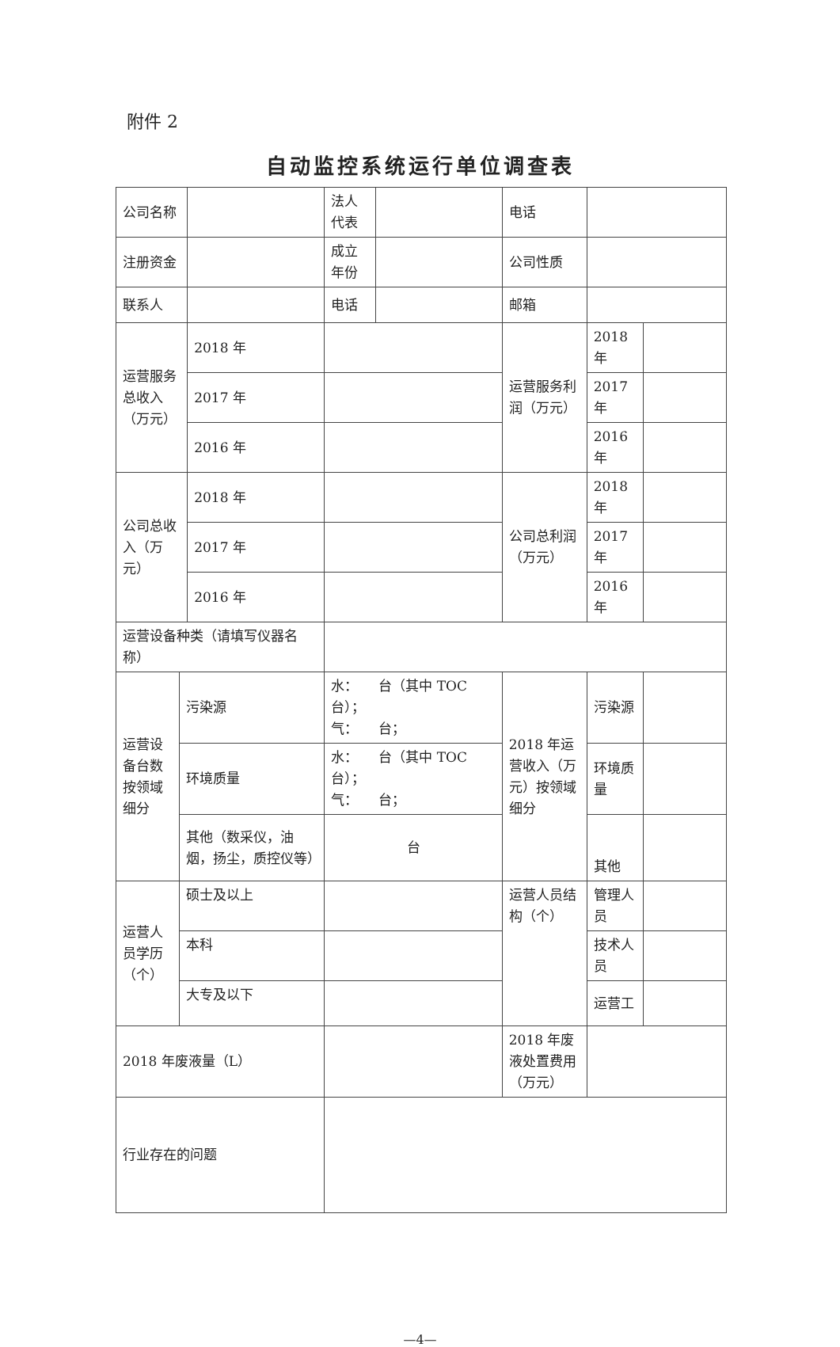附件 2
自动监控系统运行单位调查表
| 公司名称 | | | 法人代表 | | 电话 | | |
| 注册资金 | | | 成立年份 | | 公司性质 | | |
| 联系人 | | | 电话 | | 邮箱 | | |
| 运营服务总收入（万元） | | 2018 年 | | | 运营服务利润（万元） | 2018 年 | |
| | | 2017 年 | | | | 2017 年 | |
| | | 2016 年 | | | | 2016 年 | |
| 公司总收入（万元） | | 2018 年 | | | 公司总利润（万元） | 2018 年 | |
| | | 2017 年 | | | | 2017 年 | |
| | | 2016 年 | | | | 2016 年 | |
| 运营设备种类（请填写仪器名称） | | | | | | | |
| 运营设备台数按领域细分 | 污染源 | | 水： 台（其中 TOC 台）； 气： 台； | | 2018 年运营收入（万元）按领域细分 | 污染源 | |
| | 环境质量 | | 水： 台（其中 TOC 台）； 气： 台； | | | 环境质量 | |
| | 其他（数采仪，油烟，扬尘，质控仪等） | | 台 | | | 其他 | |
| 运营人员学历（个） | 硕士及以上 | | | | 运营人员结构（个） | 管理人员 | |
| | 本科 | | | | | 技术人员 | |
| | 大专及以下 | | | | | 运营工 | |
| 2018 年废液量（L） | | | | | 2018 年废液处置费用（万元） | | |
| 行业存在的问题 | | | | | | | |
—4—